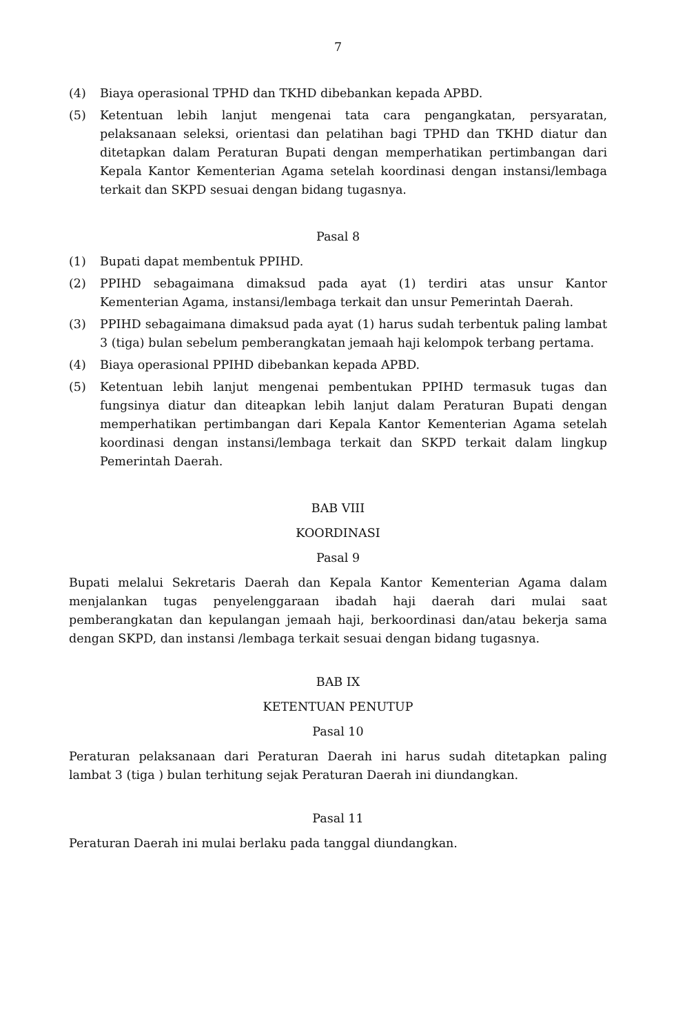7
(4) Biaya operasional TPHD dan TKHD dibebankan kepada APBD.
(5) Ketentuan lebih lanjut mengenai tata cara pengangkatan, persyaratan, pelaksanaan seleksi, orientasi dan pelatihan bagi TPHD dan TKHD diatur dan ditetapkan dalam Peraturan Bupati dengan memperhatikan pertimbangan dari Kepala Kantor Kementerian Agama setelah koordinasi dengan instansi/lembaga terkait dan SKPD sesuai dengan bidang tugasnya.
Pasal 8
(1) Bupati dapat membentuk PPIHD.
(2) PPIHD sebagaimana dimaksud pada ayat (1) terdiri atas unsur Kantor Kementerian Agama, instansi/lembaga terkait dan unsur Pemerintah Daerah.
(3) PPIHD sebagaimana dimaksud pada ayat (1) harus sudah terbentuk paling lambat 3 (tiga) bulan sebelum pemberangkatan jemaah haji kelompok terbang pertama.
(4) Biaya operasional PPIHD dibebankan kepada APBD.
(5) Ketentuan lebih lanjut mengenai pembentukan PPIHD termasuk tugas dan fungsinya diatur dan diteapkan lebih lanjut dalam Peraturan Bupati dengan memperhatikan pertimbangan dari Kepala Kantor Kementerian Agama setelah koordinasi dengan instansi/lembaga terkait dan SKPD terkait dalam lingkup Pemerintah Daerah.
BAB VIII
KOORDINASI
Pasal 9
Bupati melalui Sekretaris Daerah dan Kepala Kantor Kementerian Agama dalam menjalankan tugas penyelenggaraan ibadah haji daerah dari mulai saat pemberangkatan dan kepulangan jemaah haji, berkoordinasi dan/atau bekerja sama dengan SKPD, dan instansi /lembaga terkait sesuai dengan bidang tugasnya.
BAB IX
KETENTUAN PENUTUP
Pasal 10
Peraturan pelaksanaan dari Peraturan Daerah ini harus sudah ditetapkan paling lambat 3 (tiga ) bulan terhitung sejak Peraturan Daerah ini diundangkan.
Pasal 11
Peraturan Daerah ini mulai berlaku pada tanggal diundangkan.